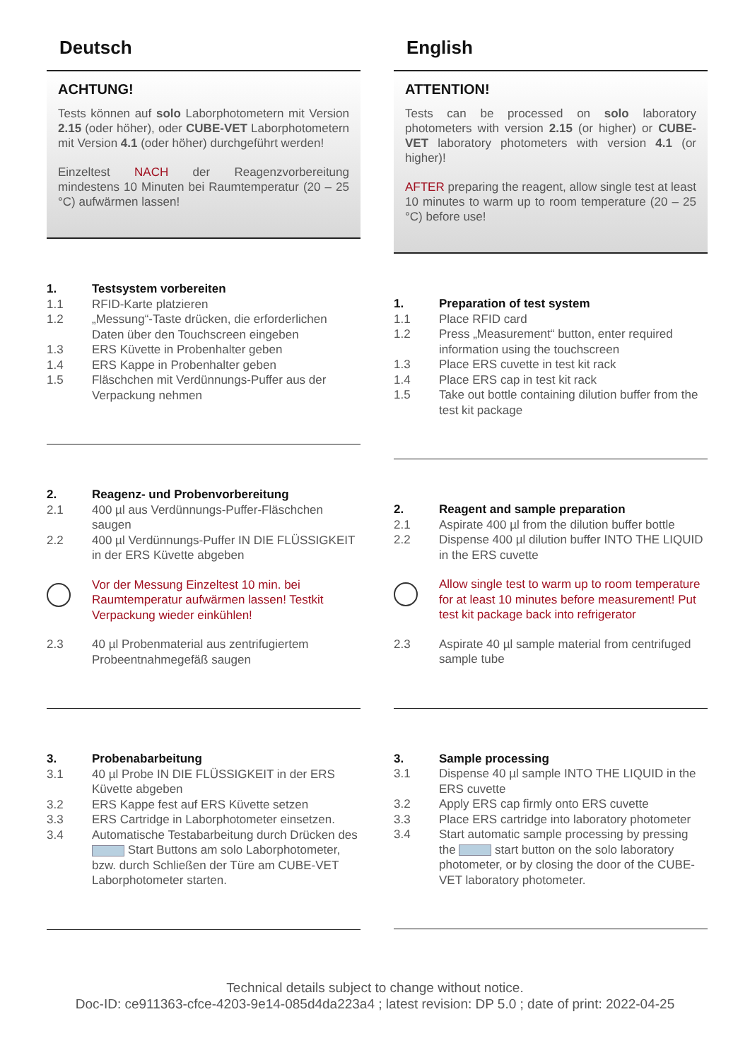Deutsch
ACHTUNG!
Tests können auf solo Laborphotometern mit Version 2.15 (oder höher), oder CUBE-VET Laborphotometern mit Version 4.1 (oder höher) durchgeführt werden!
Einzeltest NACH der Reagenzvorbereitung mindestens 10 Minuten bei Raumtemperatur (20 – 25 °C) aufwärmen lassen!
1. Testsystem vorbereiten
1.1 RFID-Karte platzieren
1.2 „Messung“-Taste drücken, die erforderlichen Daten über den Touchscreen eingeben
1.3 ERS Küvette in Probenhalter geben
1.4 ERS Kappe in Probenhalter geben
1.5 Fläschchen mit Verdünnungs-Puffer aus der Verpackung nehmen
2. Reagenz- und Probenvorbereitung
2.1 400 µl aus Verdünnungs-Puffer-Fläschchen saugen
2.2 400 µl Verdünnungs-Puffer IN DIE FLÜSSIGKEIT in der ERS Küvette abgeben
Vor der Messung Einzeltest 10 min. bei Raumtemperatur aufwärmen lassen! Testkit Verpackung wieder einkühlen!
2.3 40 µl Probenmaterial aus zentrifugiertem Probeentnahmegefäß saugen
3. Probenabarbeitung
3.1 40 µl Probe IN DIE FLÜSSIGKEIT in der ERS Küvette abgeben
3.2 ERS Kappe fest auf ERS Küvette setzen
3.3 ERS Cartridge in Laborphotometer einsetzen.
3.4 Automatische Testabarbeitung durch Drücken des Start Buttons am solo Laborphotometer, bzw. durch Schließen der Türe am CUBE-VET Laborphotometer starten.
English
ATTENTION!
Tests can be processed on solo laboratory photometers with version 2.15 (or higher) or CUBE-VET laboratory photometers with version 4.1 (or higher)!
AFTER preparing the reagent, allow single test at least 10 minutes to warm up to room temperature (20 – 25 °C) before use!
1. Preparation of test system
1.1 Place RFID card
1.2 Press „Measurement“ button, enter required information using the touchscreen
1.3 Place ERS cuvette in test kit rack
1.4 Place ERS cap in test kit rack
1.5 Take out bottle containing dilution buffer from the test kit package
2. Reagent and sample preparation
2.1 Aspirate 400 µl from the dilution buffer bottle
2.2 Dispense 400 µl dilution buffer INTO THE LIQUID in the ERS cuvette
Allow single test to warm up to room temperature for at least 10 minutes before measurement! Put test kit package back into refrigerator
2.3 Aspirate 40 µl sample material from centrifuged sample tube
3. Sample processing
3.1 Dispense 40 µl sample INTO THE LIQUID in the ERS cuvette
3.2 Apply ERS cap firmly onto ERS cuvette
3.3 Place ERS cartridge into laboratory photometer
3.4 Start automatic sample processing by pressing the start button on the solo laboratory photometer, or by closing the door of the CUBE-VET laboratory photometer.
Technical details subject to change without notice.
Doc-ID: ce911363-cfce-4203-9e14-085d4da223a4 ; latest revision: DP 5.0 ; date of print: 2022-04-25